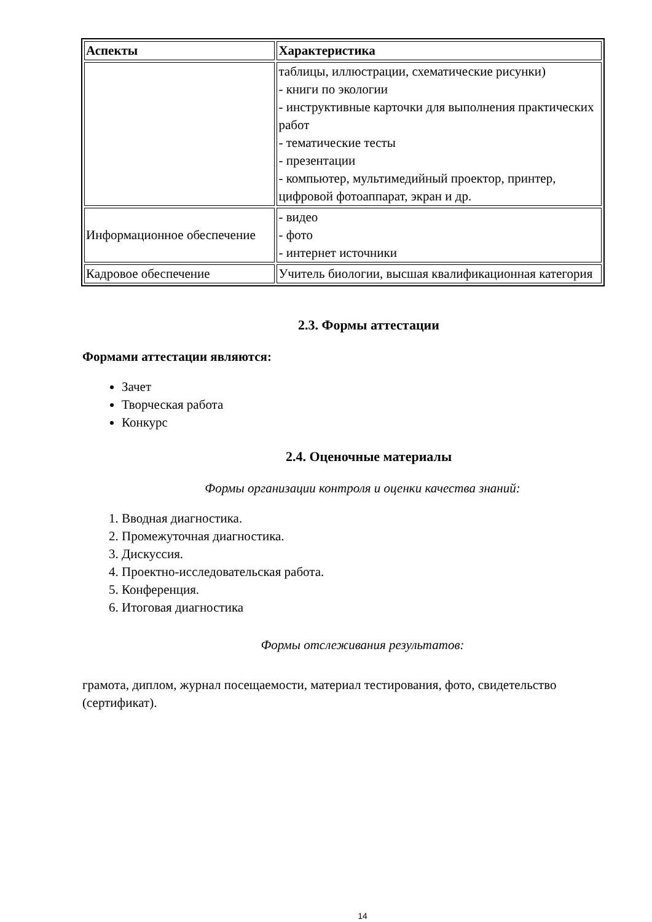| Аспекты | Характеристика |
| --- | --- |
| | таблицы, иллюстрации, схематические рисунки) - книги по экологии - инструктивные карточки для выполнения практических работ - тематические тесты - презентации - компьютер, мультимедийный проектор, принтер, цифровой фотоаппарат, экран и др. |
| Информационное обеспечение | - видео - фото - интернет источники |
| Кадровое обеспечение | Учитель биологии, высшая квалификационная категория |
2.3. Формы аттестации
Формами аттестации являются:
Зачет
Творческая работа
Конкурс
2.4. Оценочные материалы
Формы организации контроля и оценки качества знаний:
1. Вводная диагностика.
2. Промежуточная диагностика.
3. Дискуссия.
4. Проектно-исследовательская работа.
5. Конференция.
6. Итоговая диагностика
Формы отслеживания результатов:
грамота, диплом, журнал посещаемости, материал тестирования, фото, свидетельство (сертификат).
14